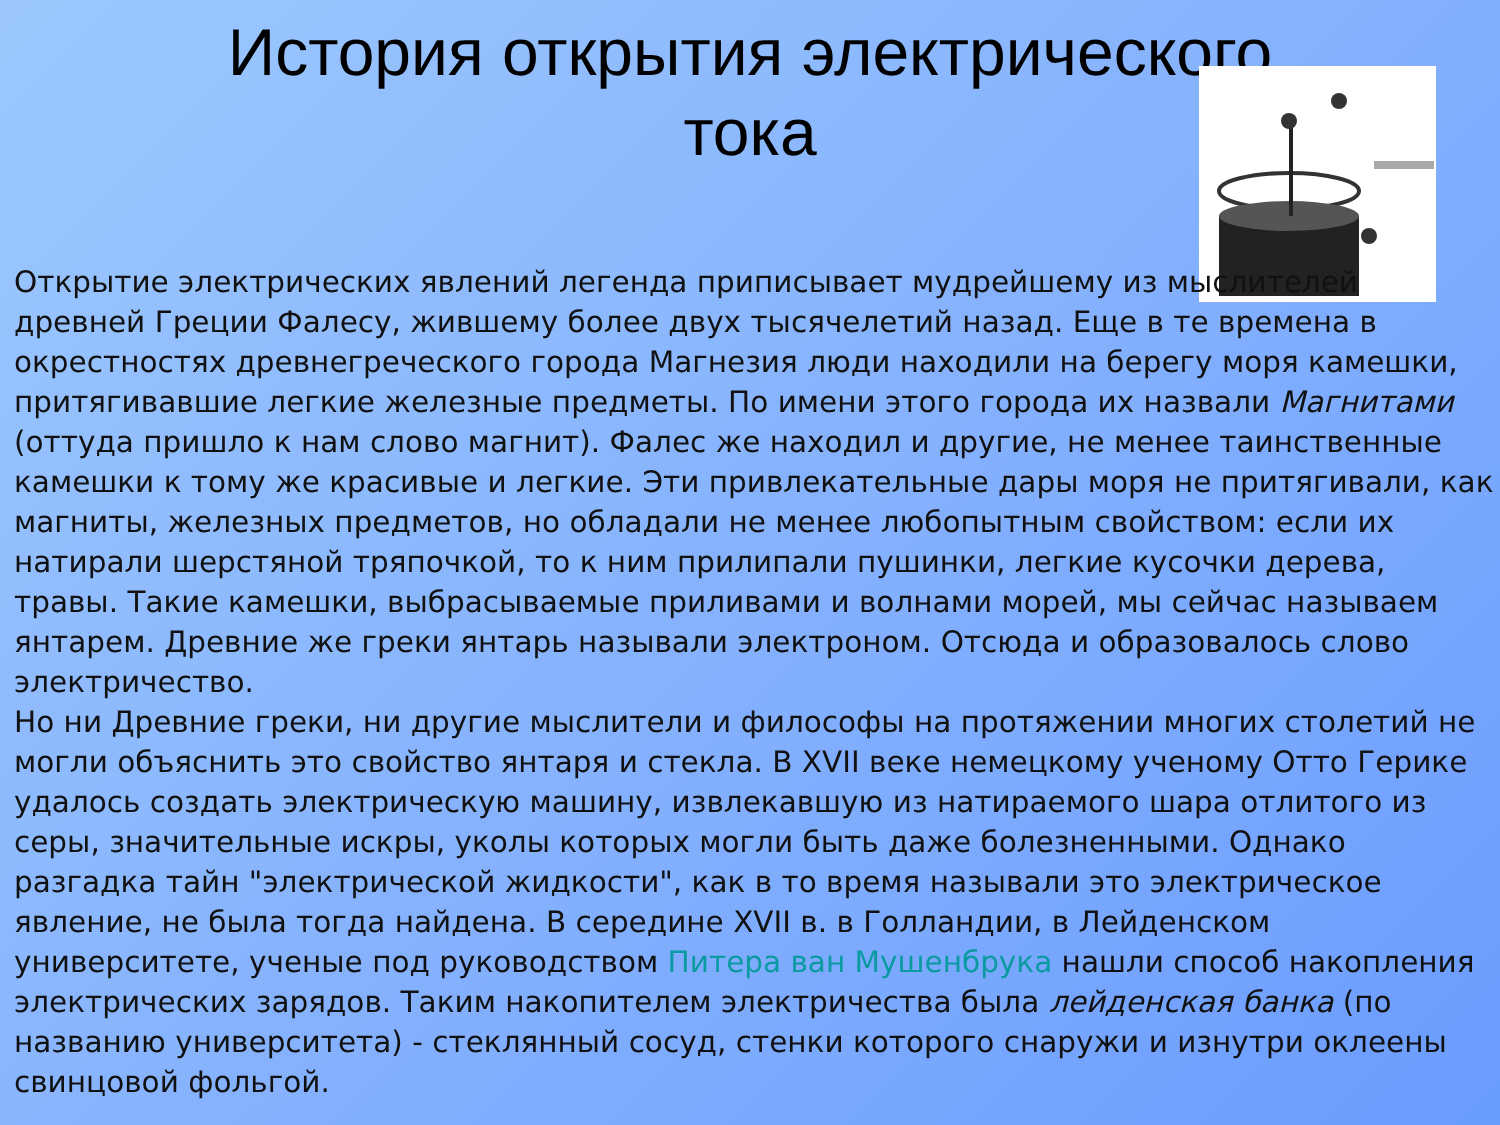История открытия электрического
тока
Открытие электрических явлений легенда приписывает мудрейшему из мыслителей древней Греции Фалесу, жившему более двух тысячелетий назад. Еще в те времена в окрестностях древнегреческого города Магнезия люди находили на берегу моря камешки, притягивавшие легкие железные предметы. По имени этого города их назвали Магнитами (оттуда пришло к нам слово магнит). Фалес же находил и другие, не менее таинственные камешки к тому же красивые и легкие. Эти привлекательные дары моря не притягивали, как магниты, железных предметов, но обладали не менее любопытным свойством: если их натирали шерстяной тряпочкой, то к ним прилипали пушинки, легкие кусочки дерева, травы. Такие камешки, выбрасываемые приливами и волнами морей, мы сейчас называем янтарем. Древние же греки янтарь называли электроном. Отсюда и образовалось слово электричество.
Но ни Древние греки, ни другие мыслители и философы на протяжении многих столетий не могли объяснить это свойство янтаря и стекла. В XVII веке немецкому ученому Отто Герике удалось создать электрическую машину, извлекавшую из натираемого шара отлитого из серы, значительные искры, уколы которых могли быть даже болезненными. Однако разгадка тайн "электрической жидкости", как в то время называли это электрическое явление, не была тогда найдена. В середине XVII в. в Голландии, в Лейденском университете, ученые под руководством Питера ван Мушенбрука нашли способ накопления электрических зарядов. Таким накопителем электричества была лейденская банка (по названию университета) - стеклянный сосуд, стенки которого снаружи и изнутри оклеены свинцовой фольгой.